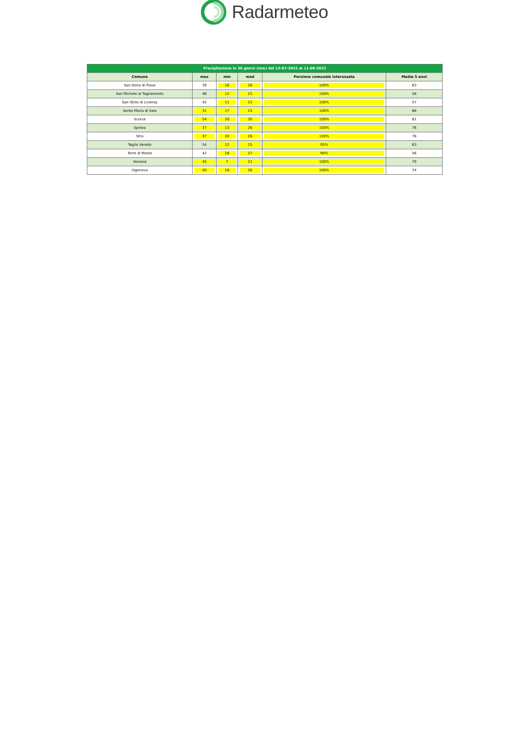Radarmeteo
| Precipitazione in 30 giorni (mm) dal 13-07-2022 al 11-08-2022 | | | | | |
| --- | --- | --- | --- | --- | --- |
| Comune | max | min | med | Porzione comunale interessata | Media 5 anni |
| San Dona di Piave | 39 | 16 | 26 | 100% | 63 |
| San Michele al Tagliamento | 46 | 12 | 23 | 100% | 58 |
| San Stino di Livenza | 42 | 11 | 23 | 100% | 57 |
| Santa Maria di Sala | 31 | 17 | 23 | 100% | 88 |
| Scorze | 54 | 20 | 30 | 100% | 81 |
| Spinea | 37 | 13 | 26 | 100% | 76 |
| Stra | 37 | 20 | 26 | 100% | 76 |
| Teglio Veneto | 54 | 12 | 25 | 95% | 63 |
| Torre di Mosto | 42 | 18 | 27 | 90% | 56 |
| Venezia | 45 | 7 | 21 | 100% | 79 |
| Vigonovo | 40 | 18 | 26 | 100% | 74 |